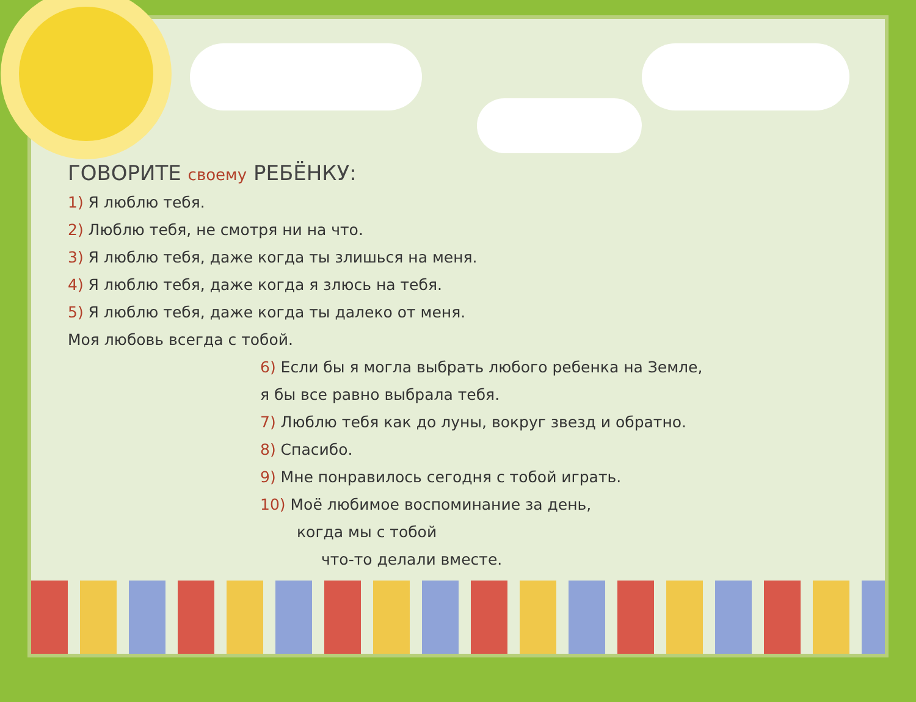ГОВОРИТЕ своему РЕБЁНКУ:
1) Я люблю тебя.
2) Люблю тебя, не смотря ни на что.
3) Я люблю тебя, даже когда ты злишься на меня.
4) Я люблю тебя, даже когда я злюсь на тебя.
5) Я люблю тебя, даже когда ты далеко от меня.
Моя любовь всегда с тобой.
6) Если бы я могла выбрать любого ребенка на Земле,
я бы все равно выбрала тебя.
7) Люблю тебя как до луны, вокруг звезд и обратно.
8) Спасибо.
9) Мне понравилось сегодня с тобой играть.
10) Моё любимое воспоминание за день,
когда мы с тобой
что-то делали вместе.